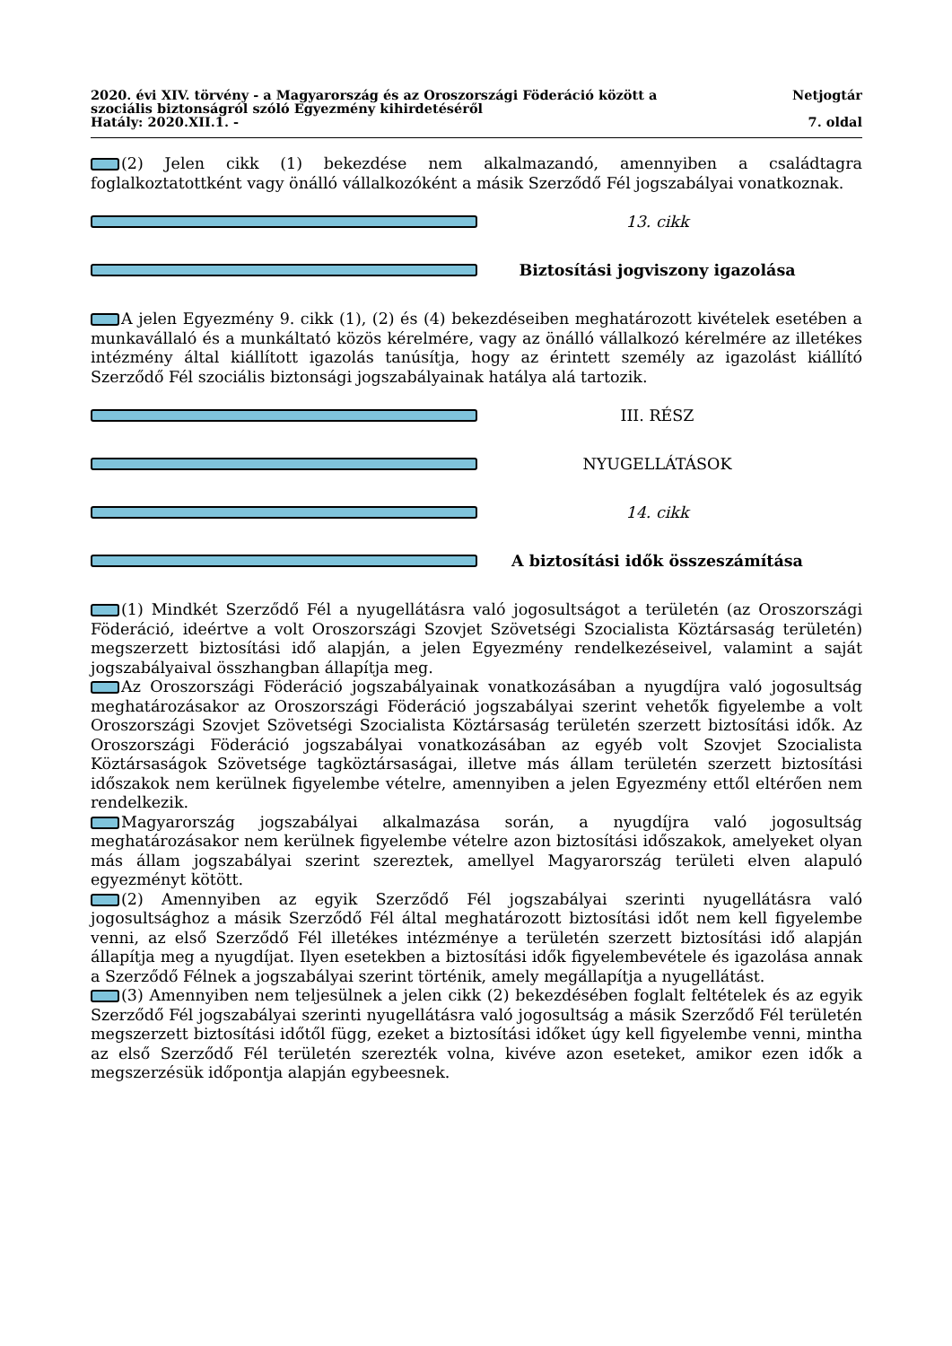2020. évi XIV. törvény - a Magyarország és az Oroszországi Föderáció között a
szociális biztonságról szóló Egyezmény kihirdetéséről
Netjogtár
Hatály: 2020.XII.1. - 7. oldal
(2) Jelen cikk (1) bekezdése nem alkalmazandó, amennyiben a családtagra foglalkoztatottként vagy önálló vállalkozóként a másik Szerződő Fél jogszabályai vonatkoznak.
13. cikk
Biztosítási jogviszony igazolása
A jelen Egyezmény 9. cikk (1), (2) és (4) bekezdéseiben meghatározott kivételek esetében a munkavállaló és a munkáltató közös kérelmére, vagy az önálló vállalkozó kérelmére az illetékes intézmény által kiállított igazolás tanúsítja, hogy az érintett személy az igazolást kiállító Szerződő Fél szociális biztonsági jogszabályainak hatálya alá tartozik.
III. RÉSZ
NYUGELLÁTÁSOK
14. cikk
A biztosítási idők összeszámítása
(1) Mindkét Szerződő Fél a nyugellátásra való jogosultságot a területén (az Oroszországi Föderáció, ideértve a volt Oroszországi Szovjet Szövetségi Szocialista Köztársaság területén) megszerzett biztosítási idő alapján, a jelen Egyezmény rendelkezéseivel, valamint a saját jogszabályaival összhangban állapítja meg.
Az Oroszországi Föderáció jogszabályainak vonatkozásában a nyugdíjra való jogosultság meghatározásakor az Oroszországi Föderáció jogszabályai szerint vehetők figyelembe a volt Oroszországi Szovjet Szövetségi Szocialista Köztársaság területén szerzett biztosítási idők. Az Oroszországi Föderáció jogszabályai vonatkozásában az egyéb volt Szovjet Szocialista Köztársaságok Szövetsége tagköztársaságai, illetve más állam területén szerzett biztosítási időszakok nem kerülnek figyelembe vételre, amennyiben a jelen Egyezmény ettől eltérően nem rendelkezik.
Magyarország jogszabályai alkalmazása során, a nyugdíjra való jogosultság meghatározásakor nem kerülnek figyelembe vételre azon biztosítási időszakok, amelyeket olyan más állam jogszabályai szerint szereztek, amellyel Magyarország területi elven alapuló egyezményt kötött.
(2) Amennyiben az egyik Szerződő Fél jogszabályai szerinti nyugellátásra való jogosultsághoz a másik Szerződő Fél által meghatározott biztosítási időt nem kell figyelembe venni, az első Szerződő Fél illetékes intézménye a területén szerzett biztosítási idő alapján állapítja meg a nyugdíjat. Ilyen esetekben a biztosítási idők figyelembevétele és igazolása annak a Szerződő Félnek a jogszabályai szerint történik, amely megállapítja a nyugellátást.
(3) Amennyiben nem teljesülnek a jelen cikk (2) bekezdésében foglalt feltételek és az egyik Szerződő Fél jogszabályai szerinti nyugellátásra való jogosultság a másik Szerződő Fél területén megszerzett biztosítási időtől függ, ezeket a biztosítási időket úgy kell figyelembe venni, mintha az első Szerződő Fél területén szerezték volna, kivéve azon eseteket, amikor ezen idők a megszerzésük időpontja alapján egybeesnek.